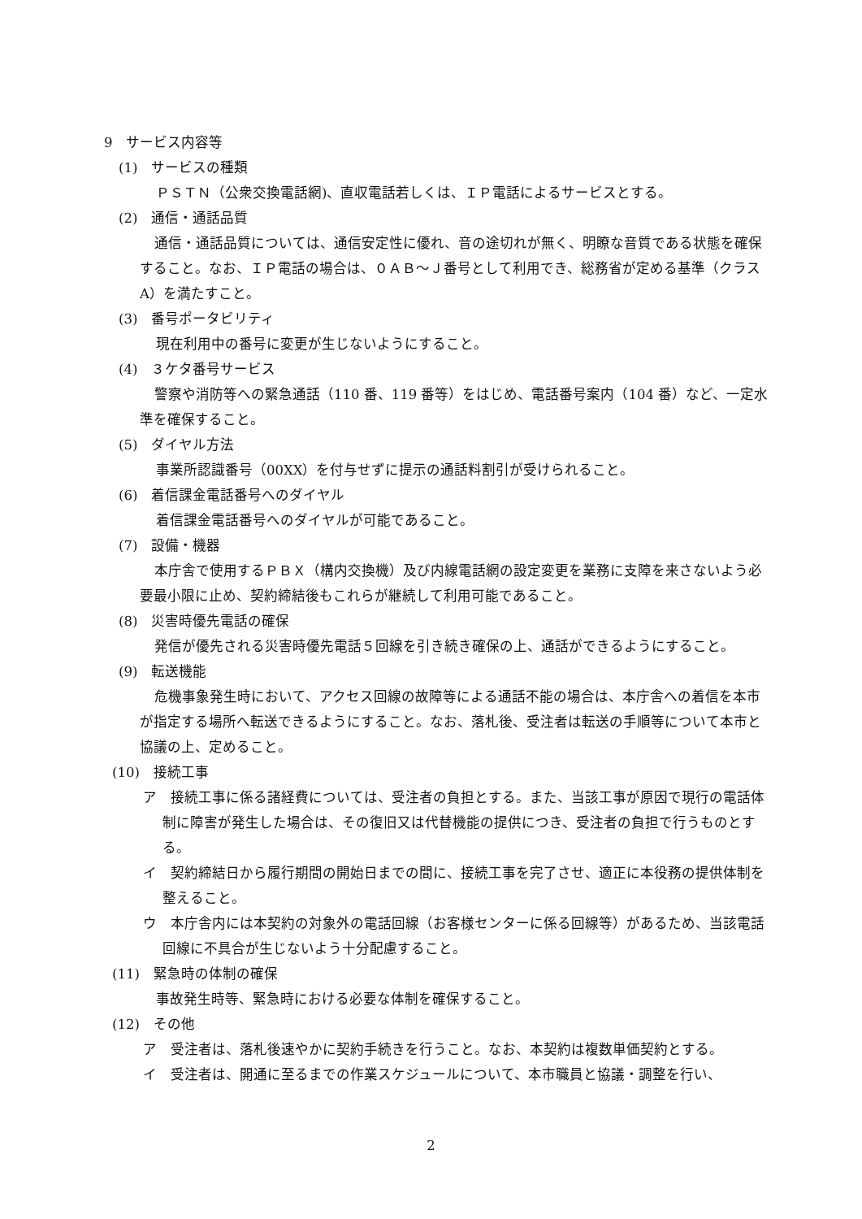9　サービス内容等
(1)　サービスの種類
ＰＳＴＮ（公衆交換電話網)、直収電話若しくは、ＩＰ電話によるサービスとする。
(2)　通信・通話品質
通信・通話品質については、通信安定性に優れ、音の途切れが無く、明瞭な音質である状態を確保すること。なお、ＩＰ電話の場合は、０ＡＢ～Ｊ番号として利用でき、総務省が定める基準（クラスA）を満たすこと。
(3)　番号ポータビリティ
現在利用中の番号に変更が生じないようにすること。
(4)　３ケタ番号サービス
警察や消防等への緊急通話（110 番、119 番等）をはじめ、電話番号案内（104 番）など、一定水準を確保すること。
(5)　ダイヤル方法
事業所認識番号（00XX）を付与せずに提示の通話料割引が受けられること。
(6)　着信課金電話番号へのダイヤル
着信課金電話番号へのダイヤルが可能であること。
(7)　設備・機器
本庁舎で使用するＰＢＸ（構内交換機）及び内線電話網の設定変更を業務に支障を来さないよう必要最小限に止め、契約締結後もこれらが継続して利用可能であること。
(8)　災害時優先電話の確保
発信が優先される災害時優先電話５回線を引き続き確保の上、通話ができるようにすること。
(9)　転送機能
危機事象発生時において、アクセス回線の故障等による通話不能の場合は、本庁舎への着信を本市が指定する場所へ転送できるようにすること。なお、落札後、受注者は転送の手順等について本市と協議の上、定めること。
(10)　接続工事
ア　接続工事に係る諸経費については、受注者の負担とする。また、当該工事が原因で現行の電話体制に障害が発生した場合は、その復旧又は代替機能の提供につき、受注者の負担で行うものとする。
イ　契約締結日から履行期間の開始日までの間に、接続工事を完了させ、適正に本役務の提供体制を整えること。
ウ　本庁舎内には本契約の対象外の電話回線（お客様センターに係る回線等）があるため、当該電話回線に不具合が生じないよう十分配慮すること。
(11)　緊急時の体制の確保
事故発生時等、緊急時における必要な体制を確保すること。
(12)　その他
ア　受注者は、落札後速やかに契約手続きを行うこと。なお、本契約は複数単価契約とする。
イ　受注者は、開通に至るまでの作業スケジュールについて、本市職員と協議・調整を行い、
2